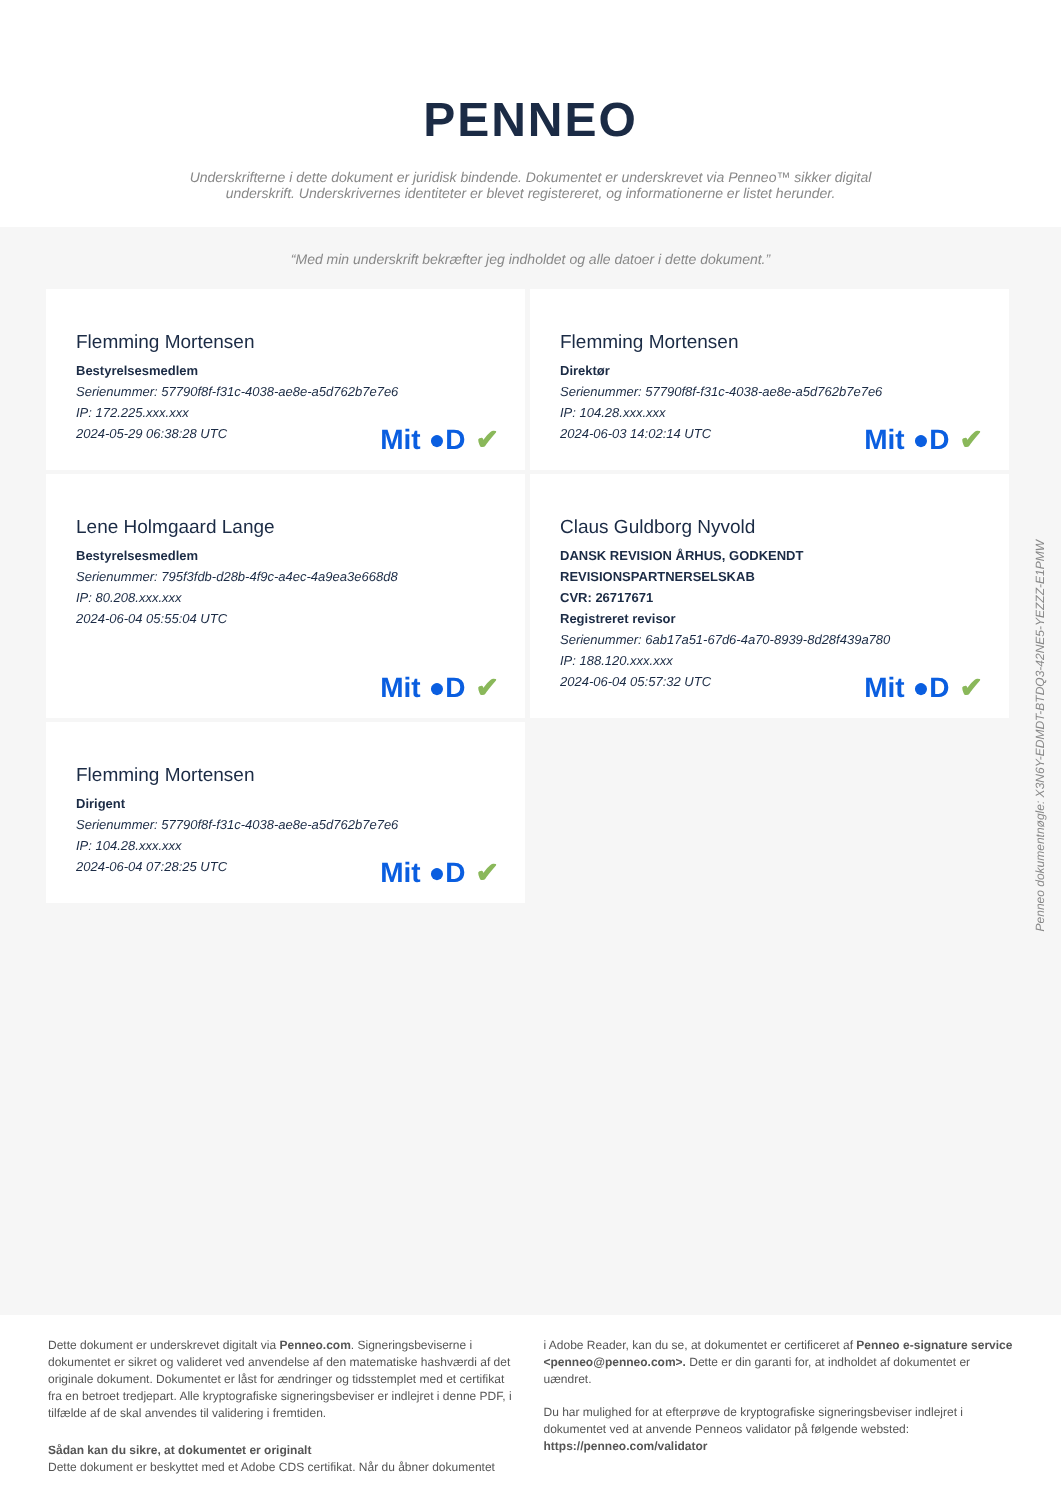PENNEO
Underskrifterne i dette dokument er juridisk bindende. Dokumentet er underskrevet via Penneo™ sikker digital underskrift. Underskrivernes identiteter er blevet registereret, og informationerne er listet herunder.
“Med min underskrift bekræfter jeg indholdet og alle datoer i dette dokument.”
Flemming Mortensen
Bestyrelsesmedlem
Serienummer: 57790f8f-f31c-4038-ae8e-a5d762b7e7e6
IP: 172.225.xxx.xxx
2024-05-29 06:38:28 UTC
Mit ●D ✔
Flemming Mortensen
Direktør
Serienummer: 57790f8f-f31c-4038-ae8e-a5d762b7e7e6
IP: 104.28.xxx.xxx
2024-06-03 14:02:14 UTC
Mit ●D ✔
Lene Holmgaard Lange
Bestyrelsesmedlem
Serienummer: 795f3fdb-d28b-4f9c-a4ec-4a9ea3e668d8
IP: 80.208.xxx.xxx
2024-06-04 05:55:04 UTC
Mit ●D ✔
Claus Guldborg Nyvold
DANSK REVISION ÅRHUS, GODKENDT REVISIONSPARTNERSELSKAB
CVR: 26717671
Registreret revisor
Serienummer: 6ab17a51-67d6-4a70-8939-8d28f439a780
IP: 188.120.xxx.xxx
2024-06-04 05:57:32 UTC
Mit ●D ✔
Flemming Mortensen
Dirigent
Serienummer: 57790f8f-f31c-4038-ae8e-a5d762b7e7e6
IP: 104.28.xxx.xxx
2024-06-04 07:28:25 UTC
Mit ●D ✔
Penneo dokumentnøgle: X3N6Y-EDMDT-BTDQ3-42NE5-YEZZZ-E1PMW
Dette dokument er underskrevet digitalt via Penneo.com. Signeringsbeviserne i dokumentet er sikret og valideret ved anvendelse af den matematiske hashværdi af det originale dokument. Dokumentet er låst for ændringer og tidsstemplet med et certifikat fra en betroet tredjepart. Alle kryptografiske signeringsbeviser er indlejret i denne PDF, i tilfælde af de skal anvendes til validering i fremtiden.
Sådan kan du sikre, at dokumentet er originalt
Dette dokument er beskyttet med et Adobe CDS certifikat. Når du åbner dokumentet
i Adobe Reader, kan du se, at dokumentet er certificeret af Penneo e-signature service <penneo@penneo.com>. Dette er din garanti for, at indholdet af dokumentet er uændret.
Du har mulighed for at efterprøve de kryptografiske signeringsbeviser indlejret i dokumentet ved at anvende Penneos validator på følgende websted: https://penneo.com/validator